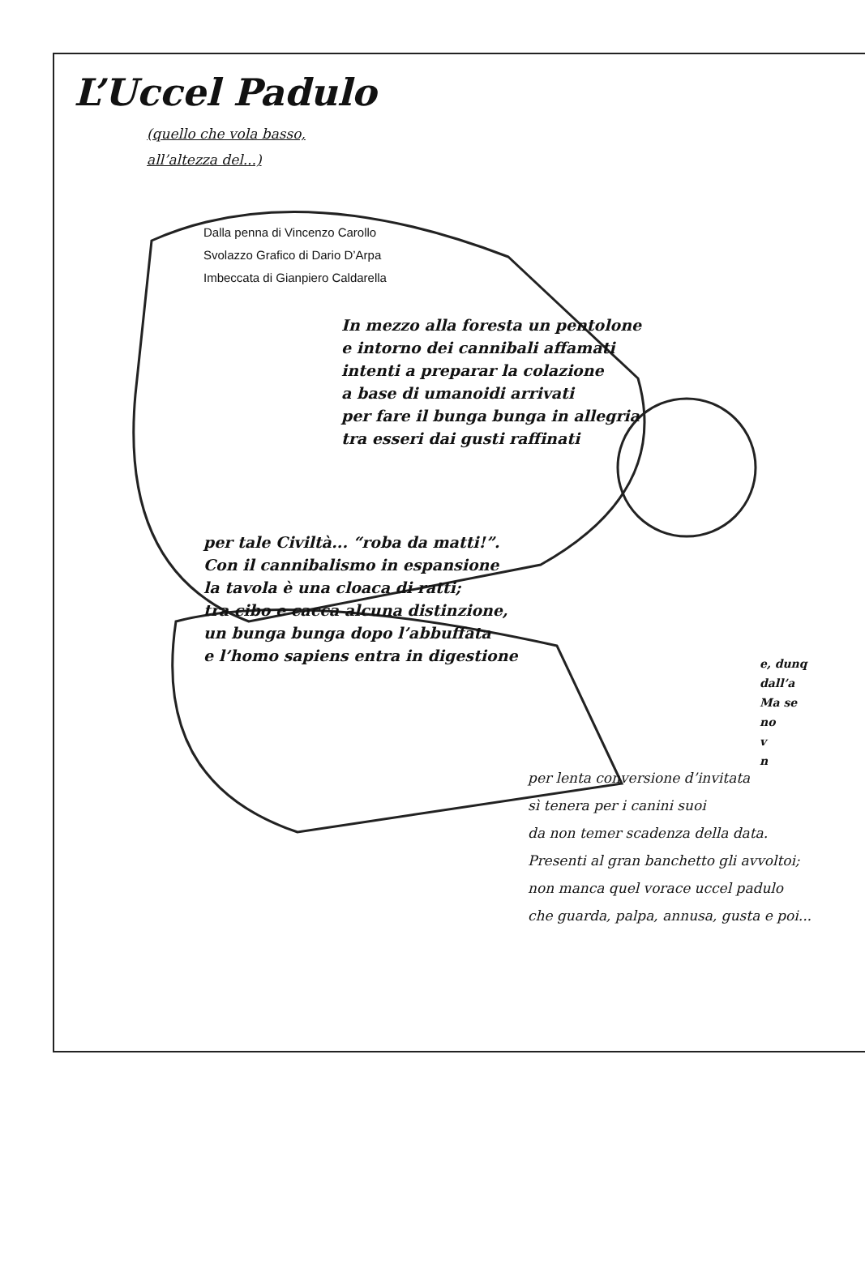L’Uccel Padulo
(quello che vola basso,
all’altezza del...)
Dalla penna di Vincenzo Carollo
Svolazzo Grafico di Dario D’Arpa
Imbeccata di Gianpiero Caldarella
In mezzo alla foresta un pentolone
e intorno dei cannibali affamati
intenti a preparar la colazione
a base di umanoidi arrivati
per fare il bunga bunga in allegria
tra esseri dai gusti raffinati
per tale Civiltà... “roba da matti!”.
Con il cannibalismo in espansione
la tavola è una cloaca di ratti;
tra cibo e cacca alcuna distinzione,
un bunga bunga dopo l’abbuffata
e l’homo sapiens entra in digestione
per lenta conversione d’invitata
sì tenera per i canini suoi
da non temer scadenza della data.
Presenti al gran banchetto gli avvoltoi;
non manca quel vorace uccel padulo
che guarda, palpa, annusa, gusta e poi...
e, dunq
dall’a
Ma se
no
v
n